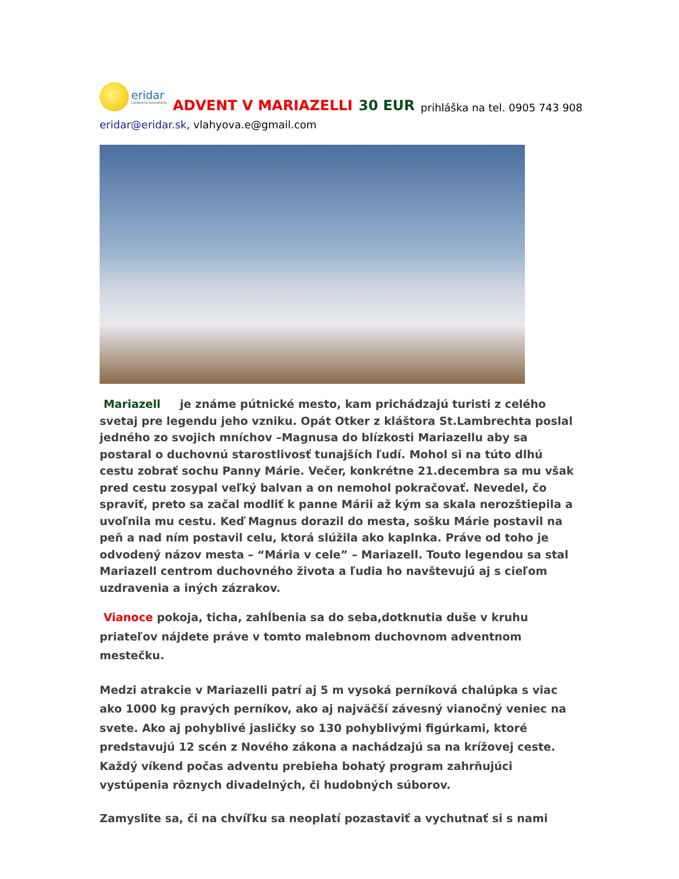eridar
Cestovná kancelária
ADVENT V MARIAZELLI 30 EUR prihláška na tel. 0905 743 908
eridar@eridar.sk, vlahyova.e@gmail.com
Mariazell je známe pútnické mesto, kam prichádzajú turisti z celého svetaj pre legendu jeho vzniku. Opát Otker z kláštora St.Lambrechta poslal jedného zo svojich mníchov –Magnusa do blízkosti Mariazellu aby sa postaral o duchovnú starostlivosť tunajších ľudí. Mohol si na túto dlhú cestu zobrať sochu Panny Márie. Večer, konkrétne 21.decembra sa mu však pred cestu zosypal veľký balvan a on nemohol pokračovať. Nevedel, čo spraviť, preto sa začal modliť k panne Márii až kým sa skala nerozštiepila a uvoľnila mu cestu. Keď Magnus dorazil do mesta, sošku Márie postavil na peň a nad ním postavil celu, ktorá slúžila ako kaplnka. Práve od toho je odvodený názov mesta – “Mária v cele” – Mariazell. Touto legendou sa stal Mariazell centrom duchovného života a ľudia ho navštevujú aj s cieľom uzdravenia a iných zázrakov.
Vianoce pokoja, ticha, zahĺbenia sa do seba,dotknutia duše v kruhu priateľov nájdete práve v tomto malebnom duchovnom adventnom mestečku.
Medzi atrakcie v Mariazelli patrí aj 5 m vysoká perníková chalúpka s viac ako 1000 kg pravých perníkov, ako aj najväčší závesný vianočný veniec na svete. Ako aj pohyblivé jasličky so 130 pohyblivými figúrkami, ktoré predstavujú 12 scén z Nového zákona a nachádzajú sa na krížovej ceste. Každý víkend počas adventu prebieha bohatý program zahrňujúci vystúpenia rôznych divadelných, či hudobných súborov.
Zamyslite sa, či na chvíľku sa neoplatí pozastaviť a vychutnať si s nami